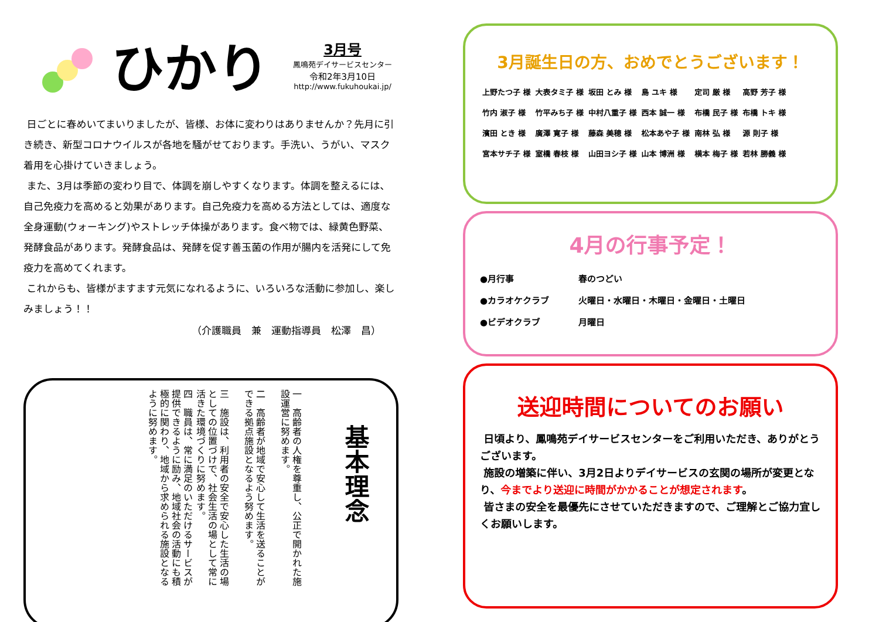ひかり
3月号
鳳鳴苑デイサービスセンター
令和2年3月10日
http://www.fukuhoukai.jp/
日ごとに春めいてまいりましたが、皆様、お体に変わりはありませんか？先月に引き続き、新型コロナウイルスが各地を騒がせております。手洗い、うがい、マスク着用を心掛けていきましょう。
また、3月は季節の変わり目で、体調を崩しやすくなります。体調を整えるには、自己免疫力を高めると効果があります。自己免疫力を高める方法としては、適度な全身運動(ウォーキング)やストレッチ体操があります。食べ物では、緑黄色野菜、発酵食品があります。発酵食品は、発酵を促す善玉菌の作用が腸内を活発にして免疫力を高めてくれます。
これからも、皆様がますます元気になれるように、いろいろな活動に参加し、楽しみましょう！！
（介護職員　兼　運動指導員　松澤　昌）
基本理念
一　高齢者の人権を尊重し、公正で開かれた施設運営に努めます。
二　高齢者が地域で安心して生活を送ることができる拠点施設となるよう努めます。
三　施設は、利用者の安全で安心した生活の場としての位置づけで、社会生活の場として常に活きた環境づくりに努めます。
四　職員は、常に満足のいただけるサービスが提供できるように励み、地域社会の活動にも積極的に関わり、地域から求められる施設となるように努めます。
3月誕生日の方、おめでとうございます！
| 上野たつ子 様 | 大表タミ子 様 | 坂田 とみ 様 | 島 ユキ 様 | 定司 厳 様 | 高野 芳子 様 |
| 竹内 淑子 様 | 竹平みち子 様 | 中村八重子 様 | 西本 誠一 様 | 布橋 民子 様 | 布橋 トキ 様 |
| 濱田 とき 様 | 廣澤 寛子 様 | 藤森 美穂 様 | 松本あや子 様 | 南林 弘 様 | 源 則子 様 |
| 宮本サチ子 様 | 室橋 春枝 様 | 山田ヨシ子 様 | 山本 博洲 様 | 横本 梅子 様 | 若林 勝義 様 |
4月の行事予定！
| ●月行事 | 春のつどい |
| ●カラオケクラブ | 火曜日・水曜日・木曜日・金曜日・土曜日 |
| ●ビデオクラブ | 月曜日 |
送迎時間についてのお願い
日頃より、鳳鳴苑デイサービスセンターをご利用いただき、ありがとうございます。
施設の増築に伴い、3月2日よりデイサービスの玄関の場所が変更となり、今までより送迎に時間がかかることが想定されます。
皆さまの安全を最優先にさせていただきますので、ご理解とご協力宜しくお願いします。